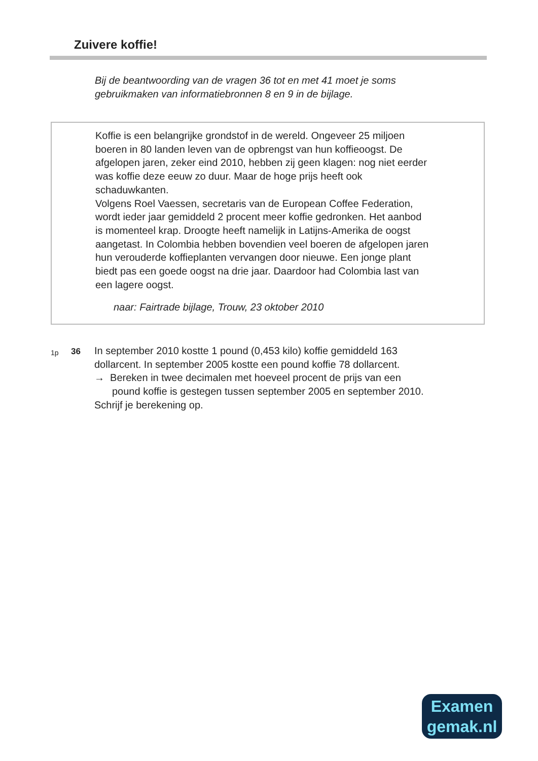Zuivere koffie!
Bij de beantwoording van de vragen 36 tot en met 41 moet je soms
gebruikmaken van informatiebronnen 8 en 9 in de bijlage.
Koffie is een belangrijke grondstof in de wereld. Ongeveer 25 miljoen
boeren in 80 landen leven van de opbrengst van hun koffieoogst. De
afgelopen jaren, zeker eind 2010, hebben zij geen klagen: nog niet eerder
was koffie deze eeuw zo duur. Maar de hoge prijs heeft ook
schaduwkanten.
Volgens Roel Vaessen, secretaris van de European Coffee Federation,
wordt ieder jaar gemiddeld 2 procent meer koffie gedronken. Het aanbod
is momenteel krap. Droogte heeft namelijk in Latijns-Amerika de oogst
aangetast. In Colombia hebben bovendien veel boeren de afgelopen jaren
hun verouderde koffieplanten vervangen door nieuwe. Een jonge plant
biedt pas een goede oogst na drie jaar. Daardoor had Colombia last van
een lagere oogst.
naar: Fairtrade bijlage, Trouw, 23 oktober 2010
1p
36
In september 2010 kostte 1 pound (0,453 kilo) koffie gemiddeld 163
dollarcent. In september 2005 kostte een pound koffie 78 dollarcent.
→ Bereken in twee decimalen met hoeveel procent de prijs van een
pound koffie is gestegen tussen september 2005 en september 2010.
Schrijf je berekening op.
Examen
gemak.nl